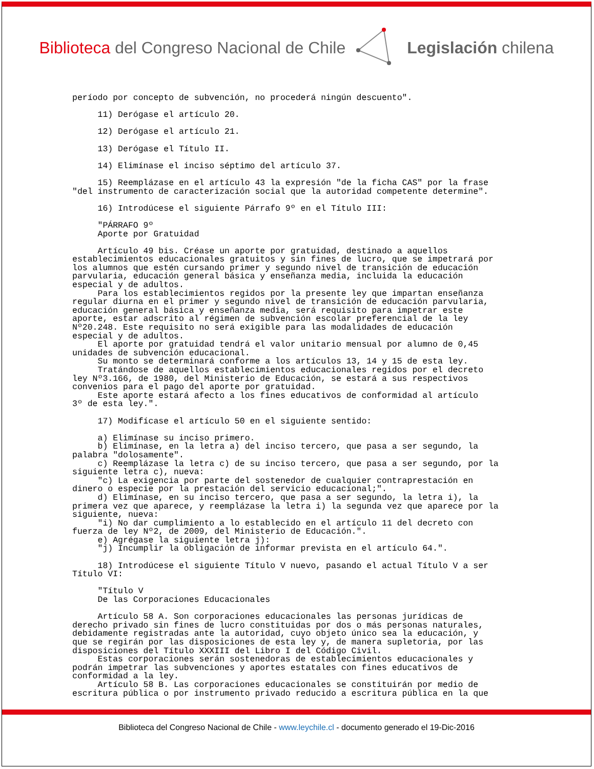Biblioteca del Congreso Nacional de Chile Legislación chilena
período por concepto de subvención, no procederá ningún descuento". 11) Derógase el artículo 20. 12) Derógase el artículo 21. 13) Derógase el Título II. 14) Elimínase el inciso séptimo del artículo 37. 15) Reemplázase en el artículo 43 la expresión "de la ficha CAS" por la frase "del instrumento de caracterización social que la autoridad competente determine". 16) Introdúcese el siguiente Párrafo 9º en el Título III: "PÁRRAFO 9º Aporte por Gratuidad Artículo 49 bis. Créase un aporte por gratuidad, destinado a aquellos establecimientos educacionales gratuitos y sin fines de lucro, que se impetrará por los alumnos que estén cursando primer y segundo nivel de transición de educación parvularia, educación general básica y enseñanza media, incluida la educación especial y de adultos. Para los establecimientos regidos por la presente ley que impartan enseñanza regular diurna en el primer y segundo nivel de transición de educación parvularia, educación general básica y enseñanza media, será requisito para impetrar este aporte, estar adscrito al régimen de subvención escolar preferencial de la ley Nº20.248. Este requisito no será exigible para las modalidades de educación especial y de adultos. El aporte por gratuidad tendrá el valor unitario mensual por alumno de 0,45 unidades de subvención educacional. Su monto se determinará conforme a los artículos 13, 14 y 15 de esta ley. Tratándose de aquellos establecimientos educacionales regidos por el decreto ley Nº3.166, de 1980, del Ministerio de Educación, se estará a sus respectivos convenios para el pago del aporte por gratuidad. Este aporte estará afecto a los fines educativos de conformidad al artículo 3º de esta ley.". 17) Modifícase el artículo 50 en el siguiente sentido: a) Elimínase su inciso primero. b) Elimínase, en la letra a) del inciso tercero, que pasa a ser segundo, la palabra "dolosamente". c) Reemplázase la letra c) de su inciso tercero, que pasa a ser segundo, por la siguiente letra c), nueva: "c) La exigencia por parte del sostenedor de cualquier contraprestación en dinero o especie por la prestación del servicio educacional;". d) Elimínase, en su inciso tercero, que pasa a ser segundo, la letra i), la primera vez que aparece, y reemplázase la letra i) la segunda vez que aparece por la siguiente, nueva: "i) No dar cumplimiento a lo establecido en el artículo 11 del decreto con fuerza de ley Nº2, de 2009, del Ministerio de Educación.". e) Agrégase la siguiente letra j): "j) Incumplir la obligación de informar prevista en el artículo 64.". 18) Introdúcese el siguiente Título V nuevo, pasando el actual Título V a ser Título VI: "Título V De las Corporaciones Educacionales Artículo 58 A. Son corporaciones educacionales las personas jurídicas de derecho privado sin fines de lucro constituidas por dos o más personas naturales, debidamente registradas ante la autoridad, cuyo objeto único sea la educación, y que se regirán por las disposiciones de esta ley y, de manera supletoria, por las disposiciones del Título XXXIII del Libro I del Código Civil. Estas corporaciones serán sostenedoras de establecimientos educacionales y podrán impetrar las subvenciones y aportes estatales con fines educativos de conformidad a la ley. Artículo 58 B. Las corporaciones educacionales se constituirán por medio de escritura pública o por instrumento privado reducido a escritura pública en la que
Biblioteca del Congreso Nacional de Chile - www.leychile.cl - documento generado el 19-Dic-2016